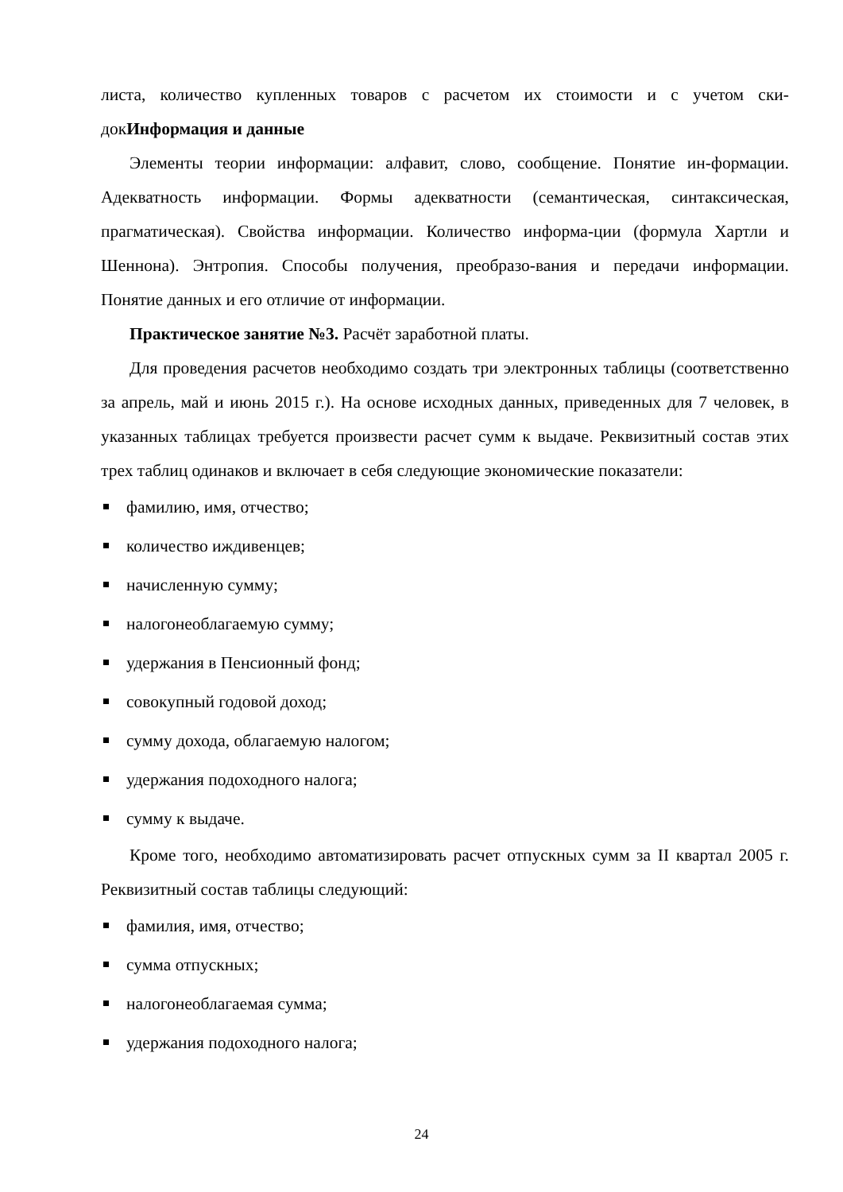листа, количество купленных товаров с расчетом их стоимости и с учетом ски-докИнформация и данные
Элементы теории информации: алфавит, слово, сообщение. Понятие ин-формации. Адекватность информации. Формы адекватности (семантическая, синтаксическая, прагматическая). Свойства информации. Количество информа-ции (формула Хартли и Шеннона). Энтропия. Способы получения, преобразо-вания и передачи информации. Понятие данных и его отличие от информации.
Практическое занятие №3. Расчёт заработной платы.
Для проведения расчетов необходимо создать три электронных таблицы (соответственно за апрель, май и июнь 2015 г.). На основе исходных данных, приведенных для 7 человек, в указанных таблицах требуется произвести расчет сумм к выдаче. Реквизитный состав этих трех таблиц одинаков и включает в себя следующие экономические показатели:
фамилию, имя, отчество;
количество иждивенцев;
начисленную сумму;
налогонеоблагаемую сумму;
удержания в Пенсионный фонд;
совокупный годовой доход;
сумму дохода, облагаемую налогом;
удержания подоходного налога;
сумму к выдаче.
Кроме того, необходимо автоматизировать расчет отпускных сумм за II квартал 2005 г. Реквизитный состав таблицы следующий:
фамилия, имя, отчество;
сумма отпускных;
налогонеоблагаемая сумма;
удержания подоходного налога;
24